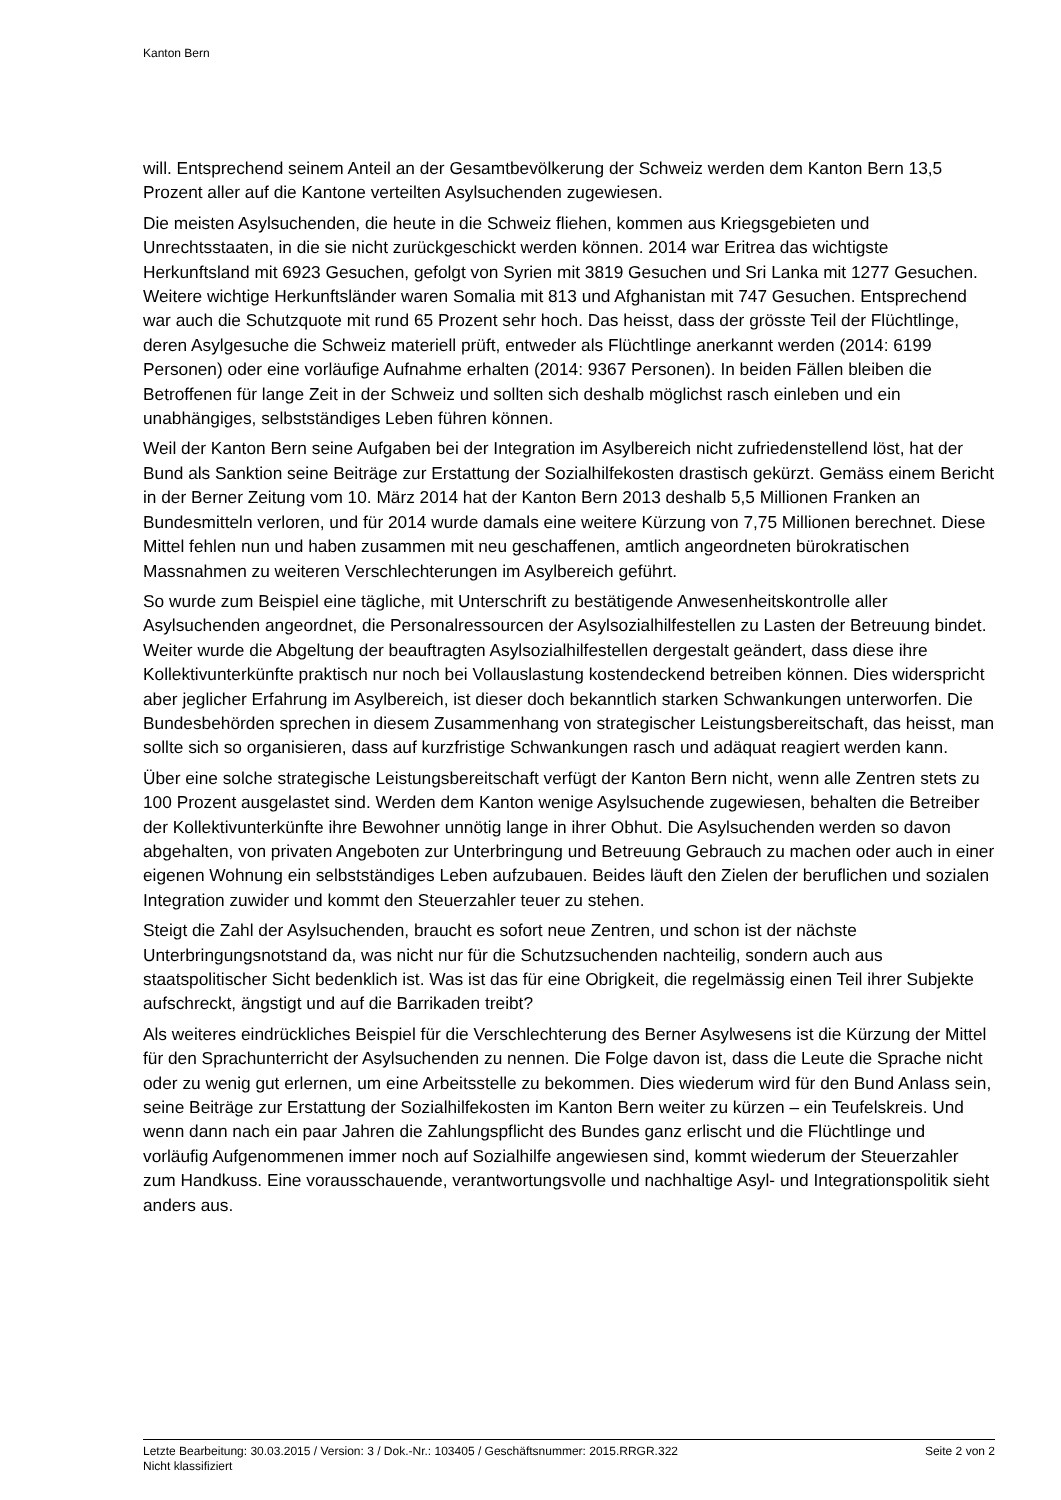Kanton Bern
will. Entsprechend seinem Anteil an der Gesamtbevölkerung der Schweiz werden dem Kanton Bern 13,5 Prozent aller auf die Kantone verteilten Asylsuchenden zugewiesen.
Die meisten Asylsuchenden, die heute in die Schweiz fliehen, kommen aus Kriegsgebieten und Unrechtsstaaten, in die sie nicht zurückgeschickt werden können. 2014 war Eritrea das wichtigste Herkunftsland mit 6923 Gesuchen, gefolgt von Syrien mit 3819 Gesuchen und Sri Lanka mit 1277 Gesuchen. Weitere wichtige Herkunftsländer waren Somalia mit 813 und Afghanistan mit 747 Gesuchen. Entsprechend war auch die Schutzquote mit rund 65 Prozent sehr hoch. Das heisst, dass der grösste Teil der Flüchtlinge, deren Asylgesuche die Schweiz materiell prüft, entweder als Flüchtlinge anerkannt werden (2014: 6199 Personen) oder eine vorläufige Aufnahme erhalten (2014: 9367 Personen). In beiden Fällen bleiben die Betroffenen für lange Zeit in der Schweiz und sollten sich deshalb möglichst rasch einleben und ein unabhängiges, selbstständiges Leben führen können.
Weil der Kanton Bern seine Aufgaben bei der Integration im Asylbereich nicht zufriedenstellend löst, hat der Bund als Sanktion seine Beiträge zur Erstattung der Sozialhilfekosten drastisch gekürzt. Gemäss einem Bericht in der Berner Zeitung vom 10. März 2014 hat der Kanton Bern 2013 deshalb 5,5 Millionen Franken an Bundesmitteln verloren, und für 2014 wurde damals eine weitere Kürzung von 7,75 Millionen berechnet. Diese Mittel fehlen nun und haben zusammen mit neu geschaffenen, amtlich angeordneten bürokratischen Massnahmen zu weiteren Verschlechterungen im Asylbereich geführt.
So wurde zum Beispiel eine tägliche, mit Unterschrift zu bestätigende Anwesenheitskontrolle aller Asylsuchenden angeordnet, die Personalressourcen der Asylsozialhilfestellen zu Lasten der Betreuung bindet. Weiter wurde die Abgeltung der beauftragten Asylsozialhilfestellen dergestalt geändert, dass diese ihre Kollektivunterkünfte praktisch nur noch bei Vollauslastung kostendeckend betreiben können. Dies widerspricht aber jeglicher Erfahrung im Asylbereich, ist dieser doch bekanntlich starken Schwankungen unterworfen. Die Bundesbehörden sprechen in diesem Zusammenhang von strategischer Leistungsbereitschaft, das heisst, man sollte sich so organisieren, dass auf kurzfristige Schwankungen rasch und adäquat reagiert werden kann.
Über eine solche strategische Leistungsbereitschaft verfügt der Kanton Bern nicht, wenn alle Zentren stets zu 100 Prozent ausgelastet sind. Werden dem Kanton wenige Asylsuchende zugewiesen, behalten die Betreiber der Kollektivunterkünfte ihre Bewohner unnötig lange in ihrer Obhut. Die Asylsuchenden werden so davon abgehalten, von privaten Angeboten zur Unterbringung und Betreuung Gebrauch zu machen oder auch in einer eigenen Wohnung ein selbstständiges Leben aufzubauen. Beides läuft den Zielen der beruflichen und sozialen Integration zuwider und kommt den Steuerzahler teuer zu stehen.
Steigt die Zahl der Asylsuchenden, braucht es sofort neue Zentren, und schon ist der nächste Unterbringungsnotstand da, was nicht nur für die Schutzsuchenden nachteilig, sondern auch aus staatspolitischer Sicht bedenklich ist. Was ist das für eine Obrigkeit, die regelmässig einen Teil ihrer Subjekte aufschreckt, ängstigt und auf die Barrikaden treibt?
Als weiteres eindrückliches Beispiel für die Verschlechterung des Berner Asylwesens ist die Kürzung der Mittel für den Sprachunterricht der Asylsuchenden zu nennen. Die Folge davon ist, dass die Leute die Sprache nicht oder zu wenig gut erlernen, um eine Arbeitsstelle zu bekommen. Dies wiederum wird für den Bund Anlass sein, seine Beiträge zur Erstattung der Sozialhilfekosten im Kanton Bern weiter zu kürzen – ein Teufelskreis. Und wenn dann nach ein paar Jahren die Zahlungspflicht des Bundes ganz erlischt und die Flüchtlinge und vorläufig Aufgenommenen immer noch auf Sozialhilfe angewiesen sind, kommt wiederum der Steuerzahler zum Handkuss. Eine vorausschauende, verantwortungsvolle und nachhaltige Asyl- und Integrationspolitik sieht anders aus.
Letzte Bearbeitung: 30.03.2015 / Version: 3 / Dok.-Nr.: 103405 / Geschäftsnummer: 2015.RRGR.322 Seite 2 von 2
Nicht klassifiziert